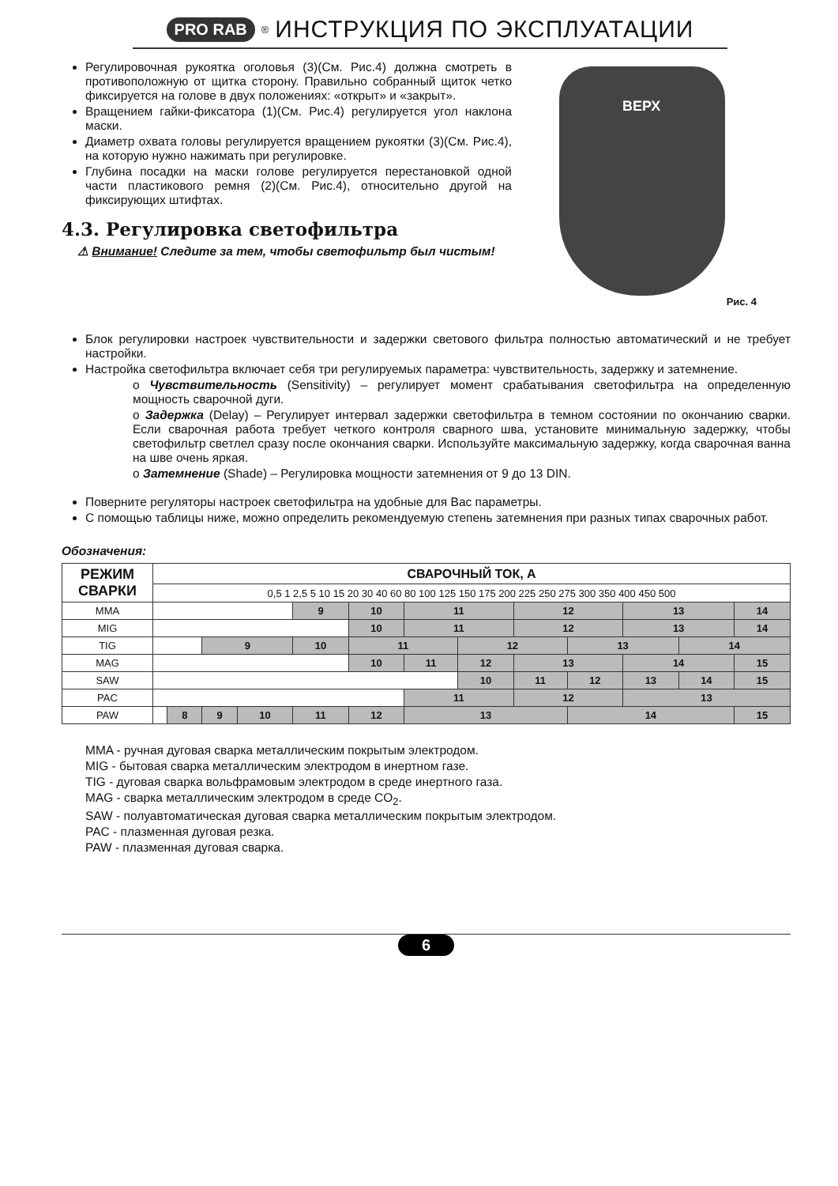PRO RAB<sup>®</sup>
ИНСТРУКЦИЯ ПО ЭКСПЛУАТАЦИИ
Регулировочная рукоятка оголовья (3)(См. Рис.4) должна смотреть в противоположную от щитка сторону. Правильно собранный щиток четко фиксируется на голове в двух положениях: «открыт» и «закрыт».
Вращением гайки-фиксатора (1)(См. Рис.4) регулируется угол наклона маски.
Диаметр охвата головы регулируется вращением рукоятки (3)(См. Рис.4), на которую нужно нажимать при регулировке.
Глубина посадки на маски голове регулируется перестановкой одной части пластикового ремня (2)(См. Рис.4), относительно другой на фиксирующих штифтах.
4.3. Регулировка светофильтра
⚠ Внимание! Следите за тем, чтобы светофильтр был чистым!
ВЕРХ
Рис. 4
Блок регулировки настроек чувствительности и задержки светового фильтра полностью автоматический и не требует настройки.
Настройка светофильтра включает себя три регулируемых параметра: чувствительность, задержку и затемнение.
o Чувствительность (Sensitivity) – регулирует момент срабатывания светофильтра на определенную мощность сварочной дуги.
o Задержка (Delay) – Регулирует интервал задержки светофильтра в темном состоянии по окончанию сварки. Если сварочная работа требует четкого контроля сварного шва, установите минимальную задержку, чтобы светофильтр светлел сразу после окончания сварки. Используйте максимальную задержку, когда сварочная ванна на шве очень яркая.
o Затемнение (Shade) – Регулировка мощности затемнения от 9 до 13 DIN.
Поверните регуляторы настроек светофильтра на удобные для Вас параметры.
С помощью таблицы ниже, можно определить рекомендуемую степень затемнения при разных типах сварочных работ.
Обозначения:
| РЕЖИМ СВАРКИ | СВАРОЧНЫЙ ТОК, А | | | | | | | | | | | | |
| --- | --- | --- | --- | --- | --- | --- | --- | --- | --- | --- | --- | --- | --- |
| | 0,5 1 2,5 5 10 15 20 30 40 60 80 100 125 150 175 200 225 250 275 300 350 400 450 500 | | | | | | | | | | | | |
| MMA | | | | | 9 | 10 | 11 | | 12 | | 13 | | 14 |
| MIG | | | | | | 10 | 11 | | 12 | | 13 | | 14 |
| TIG | | | 9 | | 10 | 11 | | 12 | | 13 | | 14 | |
| MAG | | | | | | 10 | 11 | 12 | 13 | | 14 | | 15 |
| SAW | | | | | | | | 10 | 11 | 12 | 13 | 14 | 15 |
| PAC | | | | | | | 11 | | 12 | | 13 | | |
| PAW | | 8 | 9 | 10 | 11 | 12 | 13 | | | 14 | | | 15 |
MMA - ручная дуговая сварка металлическим покрытым электродом.
MIG - бытовая сварка металлическим электродом в инертном газе.
TIG - дуговая сварка вольфрамовым электродом в среде инертного газа.
MAG - сварка металлическим электродом в среде CO<sub>2</sub>.
SAW - полуавтоматическая дуговая сварка металлическим покрытым электродом.
PAC - плазменная дуговая резка.
PAW - плазменная дуговая сварка.
6